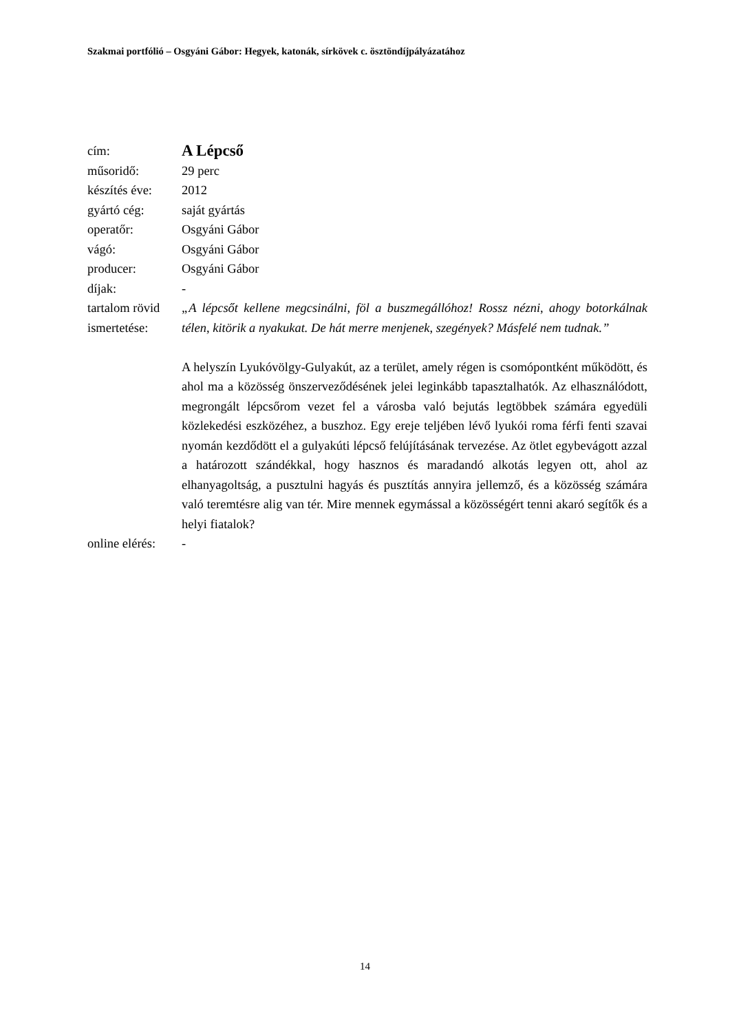Szakmai portfólió – Osgyáni Gábor: Hegyek, katonák, sírkövek c. ösztöndíjpályázatához
| cím: | A Lépcső |
| műsoridő: | 29 perc |
| készítés éve: | 2012 |
| gyártó cég: | saját gyártás |
| operatőr: | Osgyáni Gábor |
| vágó: | Osgyáni Gábor |
| producer: | Osgyáni Gábor |
| díjak: | - |
| tartalom rövid ismertetése: | „A lépcsőt kellene megcsinálni, föl a buszmegállóhoz! Rossz nézni, ahogy botorkálnak télen, kitörik a nyakukat. De hát merre menjenek, szegények? Másfelé nem tudnak.” A helyszín Lyukóvölgy-Gulyakút, az a terület, amely régen is csomópontként működött, és ahol ma a közösség önszerveződésének jelei leginkább tapasztalhatók. Az elhasználódott, megrongált lépcsőrom vezet fel a városba való bejutás legtöbbek számára egyedüli közlekedési eszközéhez, a buszhoz. Egy ereje teljében lévő lyukói roma férfi fenti szavai nyomán kezdődött el a gulyakúti lépcső felújításának tervezése. Az ötlet egybevágott azzal a határozott szándékkal, hogy hasznos és maradandó alkotás legyen ott, ahol az elhanyagoltság, a pusztulni hagyás és pusztítás annyira jellemző, és a közösség számára való teremtésre alig van tér. Mire mennek egymással a közösségért tenni akaró segítők és a helyi fiatalok? |
| online elérés: | - |
14